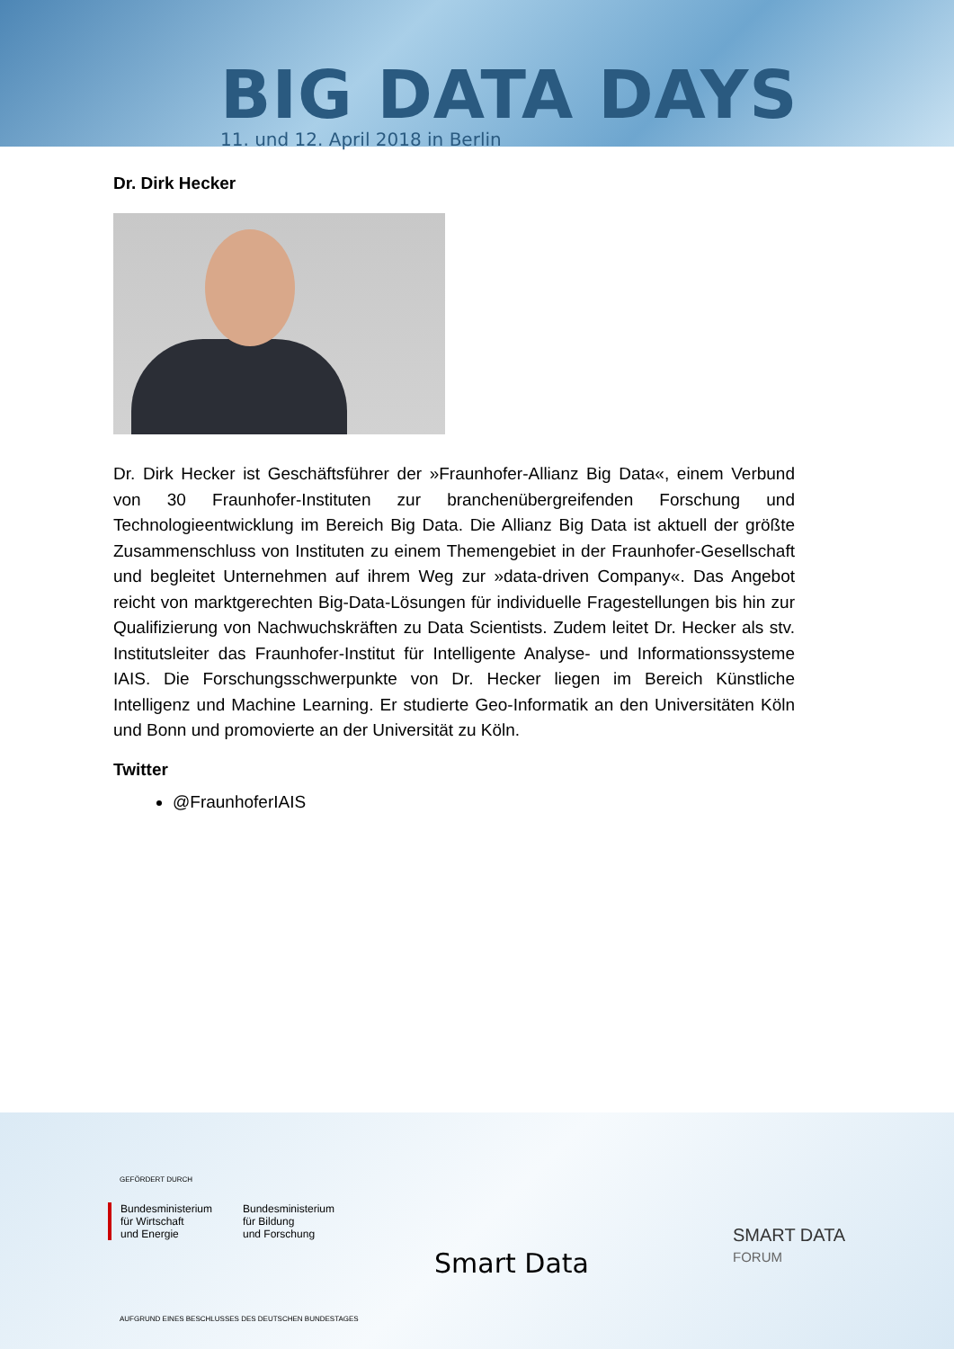BIG DATA DAYS
11. und 12. April 2018 in Berlin
Dr. Dirk Hecker
Dr. Dirk Hecker ist Geschäftsführer der »Fraunhofer-Allianz Big Data«, einem Verbund von 30 Fraunhofer-Instituten zur branchenübergreifenden Forschung und Technologieentwicklung im Bereich Big Data. Die Allianz Big Data ist aktuell der größte Zusammenschluss von Instituten zu einem Themengebiet in der Fraunhofer-Gesellschaft und begleitet Unternehmen auf ihrem Weg zur »data-driven Company«. Das Angebot reicht von marktgerechten Big-Data-Lösungen für individuelle Fragestellungen bis hin zur Qualifizierung von Nachwuchskräften zu Data Scientists. Zudem leitet Dr. Hecker als stv. Institutsleiter das Fraunhofer-Institut für Intelligente Analyse- und Informationssysteme IAIS. Die Forschungsschwerpunkte von Dr. Hecker liegen im Bereich Künstliche Intelligenz und Machine Learning. Er studierte Geo-Informatik an den Universitäten Köln und Bonn und promovierte an der Universität zu Köln.
Twitter
@FraunhoferIAIS
GEFÖRDERT DURCH
Bundesministerium
für Wirtschaft
und Energie
Bundesministerium
für Bildung
und Forschung
Smart Data
SMART DATA
FORUM
AUFGRUND EINES BESCHLUSSES DES DEUTSCHEN BUNDESTAGES